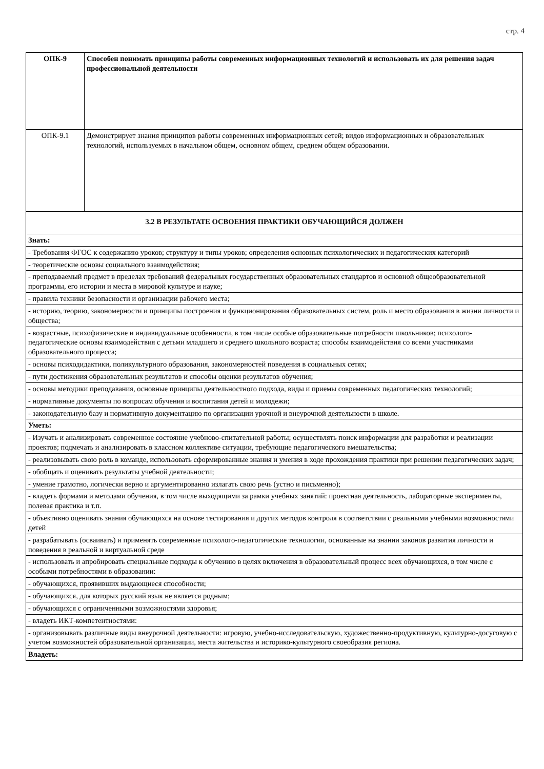стр. 4
| ОПК-9 | Способен понимать принципы работы современных информационных технологий и использовать их для решения задач профессиональной деятельности |
| ОПК-9.1 | Демонстрирует знания принципов работы современных информационных сетей; видов информационных и образовательных технологий, используемых в начальном общем, основном общем, среднем общем образовании. |
| 3.2 В РЕЗУЛЬТАТЕ ОСВОЕНИЯ ПРАКТИКИ ОБУЧАЮЩИЙСЯ ДОЛЖЕН | |
| Знать: | |
| - Требования ФГОС к содержанию уроков; структуру и типы уроков; определения основных психологических и педагогических категорий | |
| - теоретические основы социального взаимодействия; | |
| - преподаваемый предмет в пределах требований федеральных государственных образовательных стандартов и основной общеобразовательной программы, его истории и места в мировой культуре и науке; | |
| - правила техники безопасности и организации рабочего места; | |
| - историю, теорию, закономерности и принципы построения и функционирования образовательных систем, роль и место образования в жизни личности и общества; | |
| - возрастные, психофизические и индивидуальные особенности, в том числе особые образовательные потребности школьников; психолого-педагогические основы взаимодействия с детьми младшего и среднего школьного возраста; способы взаимодействия со всеми участниками образовательного процесса; | |
| - основы психодидактики, поликультурного образования, закономерностей поведения в социальных сетях; | |
| - пути достижения образовательных результатов и способы оценки результатов обучения; | |
| - основы методики преподавания, основные принципы деятельностного подхода, виды и приемы современных педагогических технологий; | |
| - нормативные документы по вопросам обучения и воспитания детей и молодежи; | |
| - законодательную базу и нормативную документацию по организации урочной и внеурочной деятельности в школе. | |
| Уметь: | |
| - Изучать и анализировать современное состояние учебново-спитательной работы; осуществлять поиск информации для разработки и реализации проектов; подмечать и анализировать в классном коллективе ситуации, требующие педагогического вмешательства; | |
| - реализовывать свою роль в команде, использовать сформированные знания и умения в ходе прохождения практики при решении педагогических задач; | |
| - обобщать и оценивать результаты учебной деятельности; | |
| - умение грамотно, логически верно и аргументированно излагать свою речь (устно и письменно); | |
| - владеть формами и методами обучения, в том числе выходящими за рамки учебных занятий: проектная деятельность, лабораторные эксперименты, полевая практика и т.п. | |
| - объективно оценивать знания обучающихся на основе тестирования и других методов контроля в соответствии с реальными учебными возможностями детей | |
| - разрабатывать (осваивать) и применять современные психолого-педагогические технологии, основанные на знании законов развития личности и поведения в реальной и виртуальной среде | |
| - использовать и апробировать специальные подходы к обучению в целях включения в образовательный процесс всех обучающихся, в том числе с особыми потребностями в образовании: | |
| - обучающихся, проявивших выдающиеся способности; | |
| - обучающихся, для которых русский язык не является родным; | |
| - обучающихся с ограниченными возможностями здоровья; | |
| - владеть ИКТ-компетентностями: | |
| - организовывать различные виды внеурочной деятельности: игровую, учебно-исследовательскую, художественно-продуктивную, культурно-досуговую с учетом возможностей образовательной организации, места жительства и историко-культурного своеобразия региона. | |
| Владеть: | |